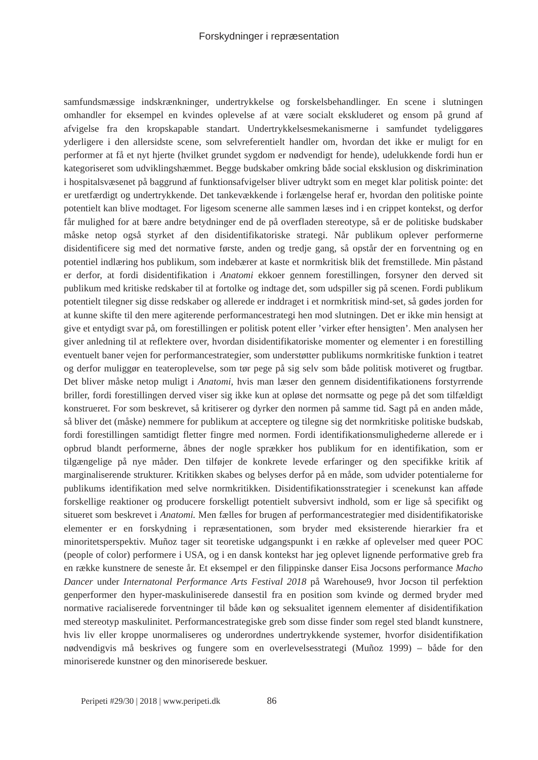Forskydninger i repræsentation
samfundsmæssige indskrænkninger, undertrykkelse og forskelsbehandlinger. En scene i slutningen omhandler for eksempel en kvindes oplevelse af at være socialt ekskluderet og ensom på grund af afvigelse fra den kropskapable standart. Undertrykkelsesmekanismerne i samfundet tydeliggøres yderligere i den allersidste scene, som selvreferentielt handler om, hvordan det ikke er muligt for en performer at få et nyt hjerte (hvilket grundet sygdom er nødvendigt for hende), udelukkende fordi hun er kategoriseret som udviklingshæmmet. Begge budskaber omkring både social eksklusion og diskrimination i hospitalsvæsenet på baggrund af funktionsafvigelser bliver udtrykt som en meget klar politisk pointe: det er uretfærdigt og undertrykkende. Det tankevækkende i forlængelse heraf er, hvordan den politiske pointe potentielt kan blive modtaget. For ligesom scenerne alle sammen læses ind i en crippet kontekst, og derfor får mulighed for at bære andre betydninger end de på overfladen stereotype, så er de politiske budskaber måske netop også styrket af den disidentifikatoriske strategi. Når publikum oplever performerne disidentificere sig med det normative første, anden og tredje gang, så opstår der en forventning og en potentiel indlæring hos publikum, som indebærer at kaste et normkritisk blik det fremstillede. Min påstand er derfor, at fordi disidentifikation i Anatomi ekkoer gennem forestillingen, forsyner den derved sit publikum med kritiske redskaber til at fortolke og indtage det, som udspiller sig på scenen. Fordi publikum potentielt tilegner sig disse redskaber og allerede er inddraget i et normkritisk mind-set, så gødes jorden for at kunne skifte til den mere agiterende performancestrategi hen mod slutningen. Det er ikke min hensigt at give et entydigt svar på, om forestillingen er politisk potent eller ’virker efter hensigten’. Men analysen her giver anledning til at reflektere over, hvordan disidentifikatoriske momenter og elementer i en forestilling eventuelt baner vejen for performancestrategier, som understøtter publikums normkritiske funktion i teatret og derfor muliggør en teateroplevelse, som tør pege på sig selv som både politisk motiveret og frugtbar. Det bliver måske netop muligt i Anatomi, hvis man læser den gennem disidentifikationens forstyrrende briller, fordi forestillingen derved viser sig ikke kun at opløse det normsatte og pege på det som tilfældigt konstrueret. For som beskrevet, så kritiserer og dyrker den normen på samme tid. Sagt på en anden måde, så bliver det (måske) nemmere for publikum at acceptere og tilegne sig det normkritiske politiske budskab, fordi forestillingen samtidigt fletter fingre med normen. Fordi identifikationsmulighederne allerede er i opbrud blandt performerne, åbnes der nogle sprækker hos publikum for en identifikation, som er tilgængelige på nye måder. Den tilføjer de konkrete levede erfaringer og den specifikke kritik af marginaliserende strukturer. Kritikken skabes og belyses derfor på en måde, som udvider potentialerne for publikums identifikation med selve normkritikken. Disidentifikationsstrategier i scenekunst kan afføde forskellige reaktioner og producere forskelligt potentielt subversivt indhold, som er lige så specifikt og situeret som beskrevet i Anatomi. Men fælles for brugen af performancestrategier med disidentifikatoriske elementer er en forskydning i repræsentationen, som bryder med eksisterende hierarkier fra et minoritetsperspektiv. Muñoz tager sit teoretiske udgangspunkt i en række af oplevelser med queer POC (people of color) performere i USA, og i en dansk kontekst har jeg oplevet lignende performative greb fra en række kunstnere de seneste år. Et eksempel er den filippinske danser Eisa Jocsons performance Macho Dancer under Internatonal Performance Arts Festival 2018 på Warehouse9, hvor Jocson til perfektion genperformer den hyper-maskuliniserede dansestil fra en position som kvinde og dermed bryder med normative racialiserede forventninger til både køn og seksualitet igennem elementer af disidentifikation med stereotyp maskulinitet. Performancestrategiske greb som disse finder som regel sted blandt kunstnere, hvis liv eller kroppe unormaliseres og underordnes undertrykkende systemer, hvorfor disidentifikation nødvendigvis må beskrives og fungere som en overlevelsesstrategi (Muñoz 1999) – både for den minoriserede kunstner og den minoriserede beskuer.
Peripeti #29/30 | 2018 | www.peripeti.dk 86